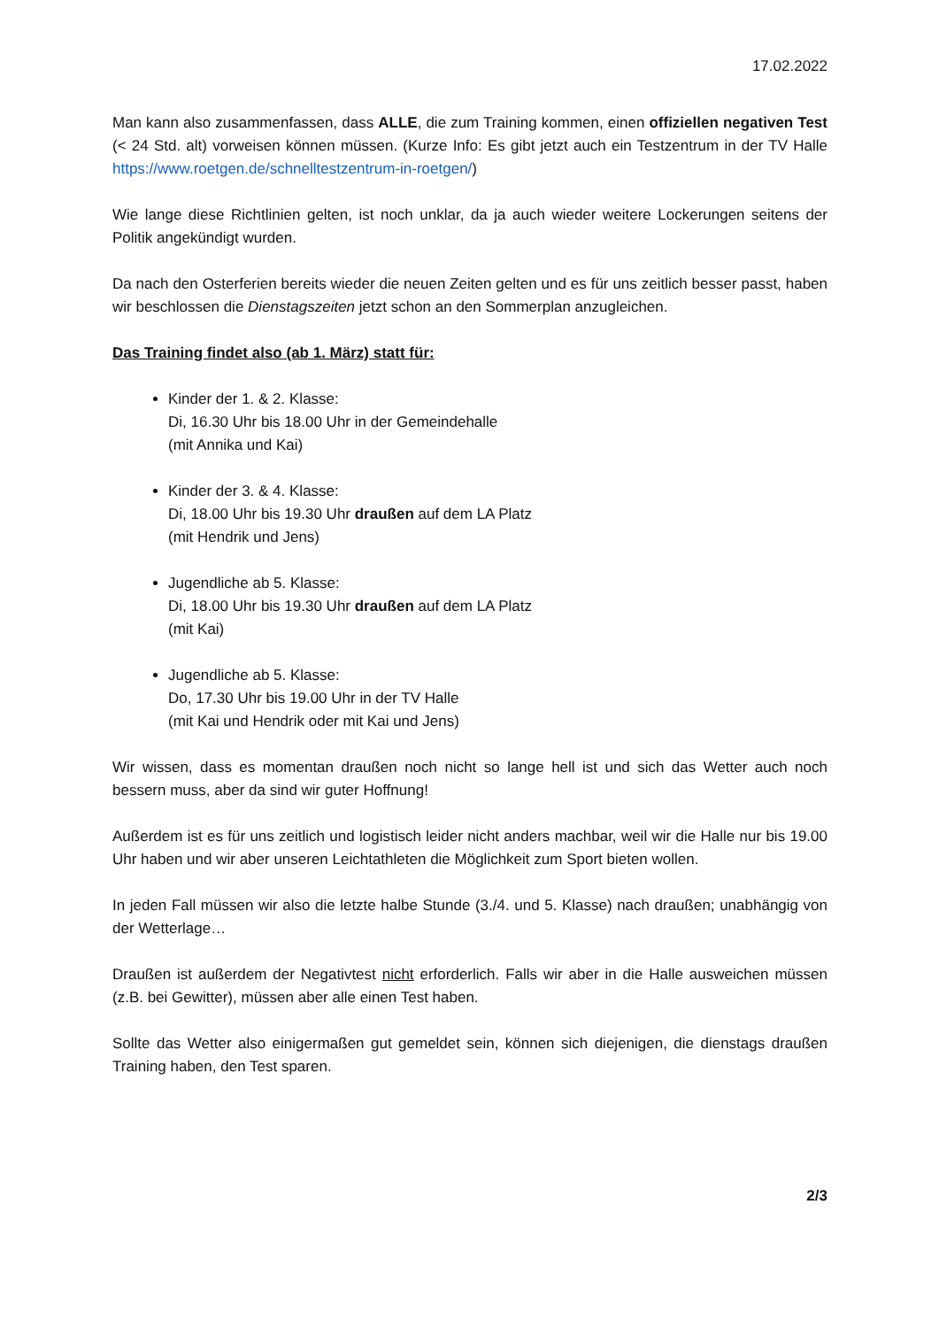17.02.2022
Man kann also zusammenfassen, dass ALLE, die zum Training kommen, einen offiziellen negativen Test (< 24 Std. alt) vorweisen können müssen. (Kurze Info: Es gibt jetzt auch ein Testzentrum in der TV Halle https://www.roetgen.de/schnelltestzentrum-in-roetgen/)
Wie lange diese Richtlinien gelten, ist noch unklar, da ja auch wieder weitere Lockerungen seitens der Politik angekündigt wurden.
Da nach den Osterferien bereits wieder die neuen Zeiten gelten und es für uns zeitlich besser passt, haben wir beschlossen die Dienstagszeiten jetzt schon an den Sommerplan anzugleichen.
Das Training findet also (ab 1. März) statt für:
Kinder der 1. & 2. Klasse:
Di, 16.30 Uhr bis 18.00 Uhr in der Gemeindehalle
(mit Annika und Kai)
Kinder der 3. & 4. Klasse:
Di, 18.00 Uhr bis 19.30 Uhr draußen auf dem LA Platz
(mit Hendrik und Jens)
Jugendliche ab 5. Klasse:
Di, 18.00 Uhr bis 19.30 Uhr draußen auf dem LA Platz
(mit Kai)
Jugendliche ab 5. Klasse:
Do, 17.30 Uhr bis 19.00 Uhr in der TV Halle
(mit Kai und Hendrik oder mit Kai und Jens)
Wir wissen, dass es momentan draußen noch nicht so lange hell ist und sich das Wetter auch noch bessern muss, aber da sind wir guter Hoffnung!
Außerdem ist es für uns zeitlich und logistisch leider nicht anders machbar, weil wir die Halle nur bis 19.00 Uhr haben und wir aber unseren Leichtathleten die Möglichkeit zum Sport bieten wollen.
In jeden Fall müssen wir also die letzte halbe Stunde (3./4. und 5. Klasse) nach draußen; unabhängig von der Wetterlage…
Draußen ist außerdem der Negativtest nicht erforderlich. Falls wir aber in die Halle ausweichen müssen (z.B. bei Gewitter), müssen aber alle einen Test haben.
Sollte das Wetter also einigermaßen gut gemeldet sein, können sich diejenigen, die dienstags draußen Training haben, den Test sparen.
2/3